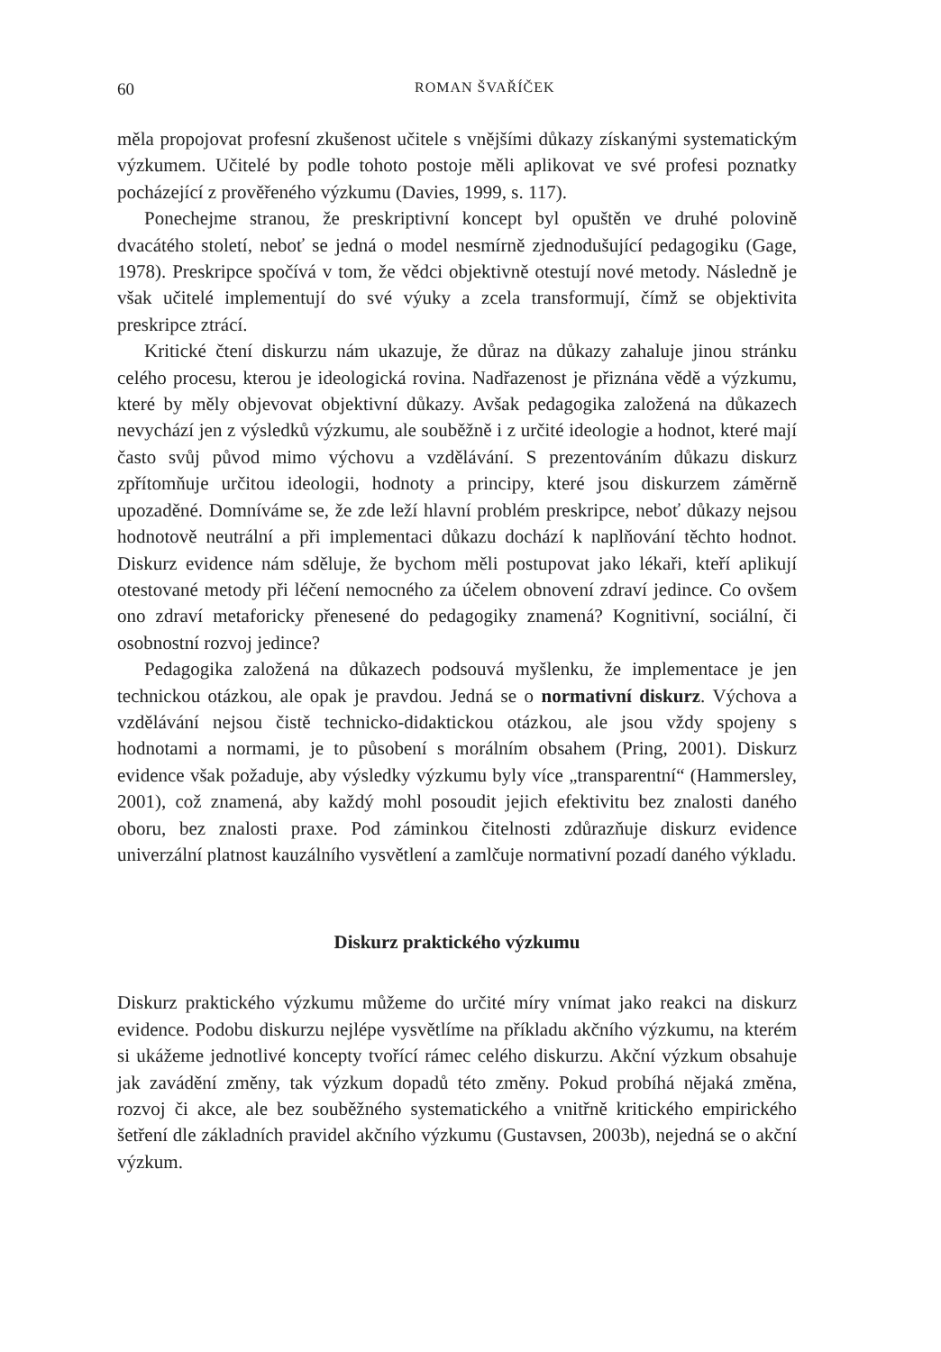60 ROMAN ŠVAŘÍČEK
měla propojovat profesní zkušenost učitele s vnějšími důkazy získanými systematickým výzkumem. Učitelé by podle tohoto postoje měli aplikovat ve své profesi poznatky pocházející z prověřeného výzkumu (Davies, 1999, s. 117).
Ponechejme stranou, že preskriptivní koncept byl opuštěn ve druhé polovině dvacátého století, neboť se jedná o model nesmírně zjednodušující pedagogiku (Gage, 1978). Preskripce spočívá v tom, že vědci objektivně otestují nové metody. Následně je však učitelé implementují do své výuky a zcela transformují, čímž se objektivita preskripce ztrácí.
Kritické čtení diskurzu nám ukazuje, že důraz na důkazy zahaluje jinou stránku celého procesu, kterou je ideologická rovina. Nadřazenost je přiznána vědě a výzkumu, které by měly objevovat objektivní důkazy. Avšak pedagogika založená na důkazech nevychází jen z výsledků výzkumu, ale souběžně i z určité ideologie a hodnot, které mají často svůj původ mimo výchovu a vzdělávání. S prezentováním důkazu diskurz zpřítomňuje určitou ideologii, hodnoty a principy, které jsou diskurzem záměrně upozaděné. Domníváme se, že zde leží hlavní problém preskripce, neboť důkazy nejsou hodnotově neutrální a při implementaci důkazu dochází k naplňování těchto hodnot. Diskurz evidence nám sděluje, že bychom měli postupovat jako lékaři, kteří aplikují otestované metody při léčení nemocného za účelem obnovení zdraví jedince. Co ovšem ono zdraví metaforicky přenesené do pedagogiky znamená? Kognitivní, sociální, či osobnostní rozvoj jedince?
Pedagogika založená na důkazech podsouvá myšlenku, že implementace je jen technickou otázkou, ale opak je pravdou. Jedná se o normativní diskurz. Výchova a vzdělávání nejsou čistě technicko-didaktickou otázkou, ale jsou vždy spojeny s hodnotami a normami, je to působení s morálním obsahem (Pring, 2001). Diskurz evidence však požaduje, aby výsledky výzkumu byly více „transparentní“ (Hammersley, 2001), což znamená, aby každý mohl posoudit jejich efektivitu bez znalosti daného oboru, bez znalosti praxe. Pod záminkou čitelnosti zdůrazňuje diskurz evidence univerzální platnost kauzálního vysvětlení a zamlčuje normativní pozadí daného výkladu.
Diskurz praktického výzkumu
Diskurz praktického výzkumu můžeme do určité míry vnímat jako reakci na diskurz evidence. Podobu diskurzu nejlépe vysvětlíme na příkladu akčního výzkumu, na kterém si ukážeme jednotlivé koncepty tvořící rámec celého diskurzu. Akční výzkum obsahuje jak zavádění změny, tak výzkum dopadů této změny. Pokud probíhá nějaká změna, rozvoj či akce, ale bez souběžného systematického a vnitřně kritického empirického šetření dle základních pravidel akčního výzkumu (Gustavsen, 2003b), nejedná se o akční výzkum.